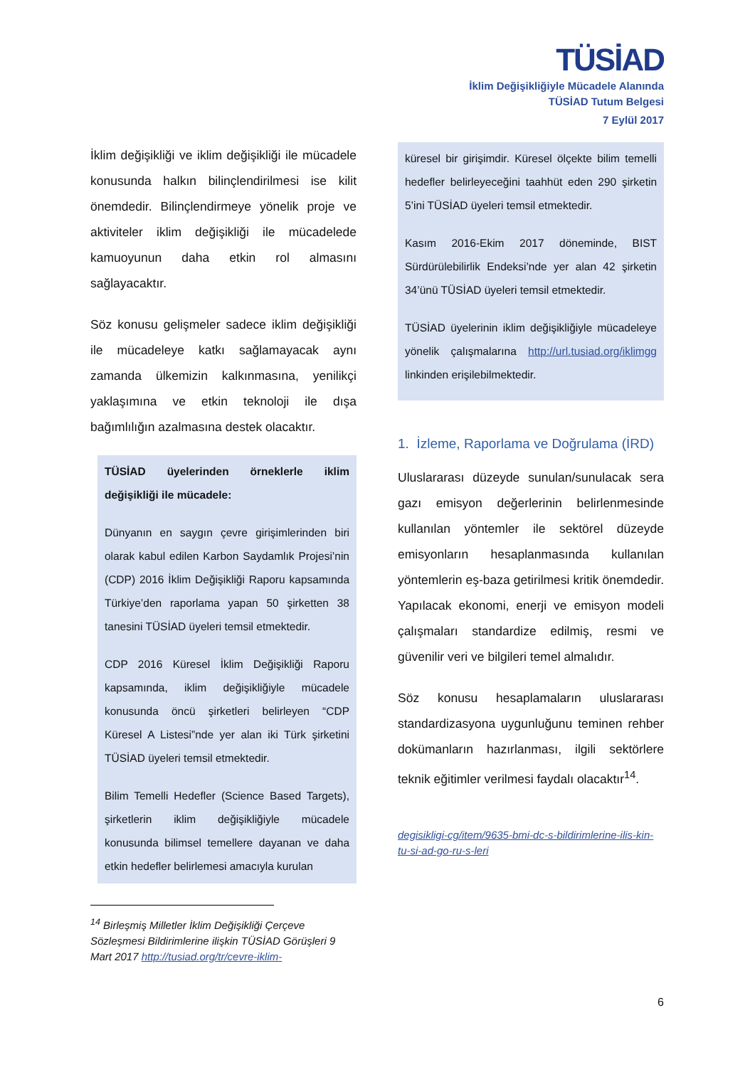TÜSİAD
İklim Değişikliğiyle Mücadele Alanında
TÜSİAD Tutum Belgesi
7 Eylül 2017
İklim değişikliği ve iklim değişikliği ile mücadele konusunda halkın bilinçlendirilmesi ise kilit önemdedir. Bilinçlendirmeye yönelik proje ve aktiviteler iklim değişikliği ile mücadelede kamuoyunun daha etkin rol almasını sağlayacaktır.
Söz konusu gelişmeler sadece iklim değişikliği ile mücadeleye katkı sağlamayacak aynı zamanda ülkemizin kalkınmasına, yenilikçi yaklaşımına ve etkin teknoloji ile dışa bağımlılığın azalmasına destek olacaktır.
TÜSİAD üyelerinden örneklerle iklim değişikliği ile mücadele:
Dünyanın en saygın çevre girişimlerinden biri olarak kabul edilen Karbon Saydamlık Projesi’nin (CDP) 2016 İklim Değişikliği Raporu kapsamında Türkiye’den raporlama yapan 50 şirketten 38 tanesini TÜSİAD üyeleri temsil etmektedir.
CDP 2016 Küresel İklim Değişikliği Raporu kapsamında, iklim değişikliğiyle mücadele konusunda öncü şirketleri belirleyen “CDP Küresel A Listesi”nde yer alan iki Türk şirketini TÜSİAD üyeleri temsil etmektedir.
Bilim Temelli Hedefler (Science Based Targets), şirketlerin iklim değişikliğiyle mücadele konusunda bilimsel temellere dayanan ve daha etkin hedefler belirlemesi amacıyla kurulan
<sup>14</sup> Birleşmiş Milletler İklim Değişikliği Çerçeve Sözleşmesi Bildirimlerine ilişkin TÜSİAD Görüşleri 9 Mart 2017 http://tusiad.org/tr/cevre-iklim-
küresel bir girişimdir. Küresel ölçekte bilim temelli hedefler belirleyeceğini taahhüt eden 290 şirketin 5’ini TÜSİAD üyeleri temsil etmektedir.
Kasım 2016-Ekim 2017 döneminde, BIST Sürdürülebilirlik Endeksi’nde yer alan 42 şirketin 34’ünü TÜSİAD üyeleri temsil etmektedir.
TÜSİAD üyelerinin iklim değişikliğiyle mücadeleye yönelik çalışmalarına http://url.tusiad.org/iklimgg linkinden erişilebilmektedir.
1. İzleme, Raporlama ve Doğrulama (İRD)
Uluslararası düzeyde sunulan/sunulacak sera gazı emisyon değerlerinin belirlenmesinde kullanılan yöntemler ile sektörel düzeyde emisyonların hesaplanmasında kullanılan yöntemlerin eş-baza getirilmesi kritik önemdedir. Yapılacak ekonomi, enerji ve emisyon modeli çalışmaları standardize edilmiş, resmi ve güvenilir veri ve bilgileri temel almalıdır.
Söz konusu hesaplamaların uluslararası standardizasyona uygunluğunu teminen rehber dokümanların hazırlanması, ilgili sektörlere teknik eğitimler verilmesi faydalı olacaktır<sup>14</sup>.
degisikligi-cg/item/9635-bmi-dc-s-bildirimlerine-ilis-kin-tu-si-ad-go-ru-s-leri
6